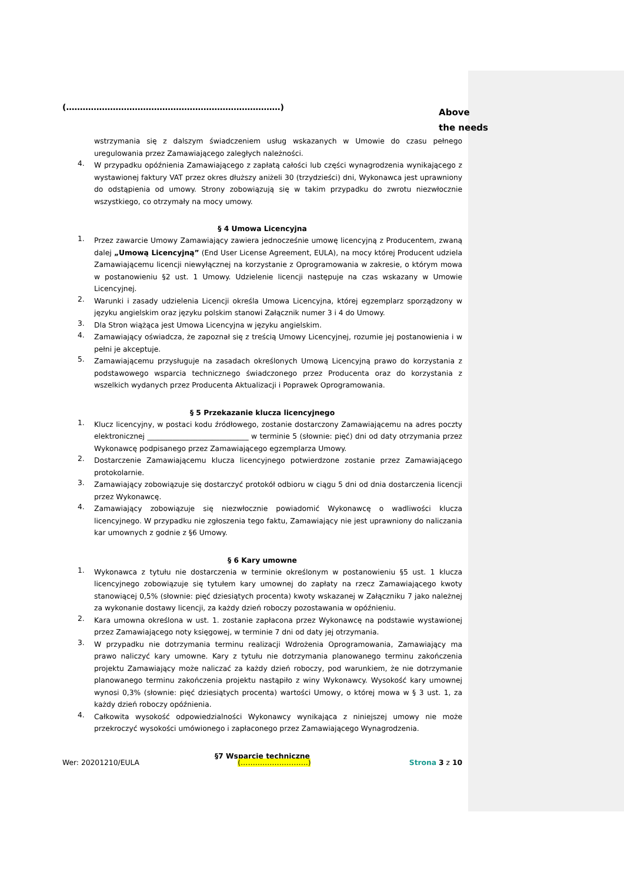(……………………………………………………………………)
Above
the needs
wstrzymania się z dalszym świadczeniem usług wskazanych w Umowie do czasu pełnego uregulowania przez Zamawiającego zaległych należności.
4. W przypadku opóźnienia Zamawiającego z zapłatą całości lub części wynagrodzenia wynikającego z wystawionej faktury VAT przez okres dłuższy aniżeli 30 (trzydzieści) dni, Wykonawca jest uprawniony do odstąpienia od umowy. Strony zobowiązują się w takim przypadku do zwrotu niezwłocznie wszystkiego, co otrzymały na mocy umowy.
§ 4 Umowa Licencyjna
1. Przez zawarcie Umowy Zamawiający zawiera jednocześnie umowę licencyjną z Producentem, zwaną dalej „Umową Licencyjną” (End User License Agreement, EULA), na mocy której Producent udziela Zamawiającemu licencji niewyłącznej na korzystanie z Oprogramowania w zakresie, o którym mowa w postanowieniu §2 ust. 1 Umowy. Udzielenie licencji następuje na czas wskazany w Umowie Licencyjnej.
2. Warunki i zasady udzielenia Licencji określa Umowa Licencyjna, której egzemplarz sporządzony w języku angielskim oraz języku polskim stanowi Załącznik numer 3 i 4 do Umowy.
3. Dla Stron wiążąca jest Umowa Licencyjna w języku angielskim.
4. Zamawiający oświadcza, że zapoznał się z treścią Umowy Licencyjnej, rozumie jej postanowienia i w pełni je akceptuje.
5. Zamawiającemu przysługuje na zasadach określonych Umową Licencyjną prawo do korzystania z podstawowego wsparcia technicznego świadczonego przez Producenta oraz do korzystania z wszelkich wydanych przez Producenta Aktualizacji i Poprawek Oprogramowania.
§ 5 Przekazanie klucza licencyjnego
1. Klucz licencyjny, w postaci kodu źródłowego, zostanie dostarczony Zamawiającemu na adres poczty elektronicznej ____________________________ w terminie 5 (słownie: pięć) dni od daty otrzymania przez Wykonawcę podpisanego przez Zamawiającego egzemplarza Umowy.
2. Dostarczenie Zamawiającemu klucza licencyjnego potwierdzone zostanie przez Zamawiającego protokolarnie.
3. Zamawiający zobowiązuje się dostarczyć protokół odbioru w ciągu 5 dni od dnia dostarczenia licencji przez Wykonawcę.
4. Zamawiający zobowiązuje się niezwłocznie powiadomić Wykonawcę o wadliwości klucza licencyjnego. W przypadku nie zgłoszenia tego faktu, Zamawiający nie jest uprawniony do naliczania kar umownych z godnie z §6 Umowy.
§ 6 Kary umowne
1. Wykonawca z tytułu nie dostarczenia w terminie określonym w postanowieniu §5 ust. 1 klucza licencyjnego zobowiązuje się tytułem kary umownej do zapłaty na rzecz Zamawiającego kwoty stanowiącej 0,5% (słownie: pięć dziesiątych procenta) kwoty wskazanej w Załączniku 7 jako należnej za wykonanie dostawy licencji, za każdy dzień roboczy pozostawania w opóźnieniu.
2. Kara umowna określona w ust. 1. zostanie zapłacona przez Wykonawcę na podstawie wystawionej przez Zamawiającego noty księgowej, w terminie 7 dni od daty jej otrzymania.
3. W przypadku nie dotrzymania terminu realizacji Wdrożenia Oprogramowania, Zamawiający ma prawo naliczyć kary umowne. Kary z tytułu nie dotrzymania planowanego terminu zakończenia projektu Zamawiający może naliczać za każdy dzień roboczy, pod warunkiem, że nie dotrzymanie planowanego terminu zakończenia projektu nastąpiło z winy Wykonawcy. Wysokość kary umownej wynosi 0,3% (słownie: pięć dziesiątych procenta) wartości Umowy, o której mowa w § 3 ust. 1, za każdy dzień roboczy opóźnienia.
4. Całkowita wysokość odpowiedzialności Wykonawcy wynikająca z niniejszej umowy nie może przekroczyć wysokości umówionego i zapłaconego przez Zamawiającego Wynagrodzenia.
§7 Wsparcie techniczne
Wer: 20201210/EULA (……………………….) Strona 3 z 10